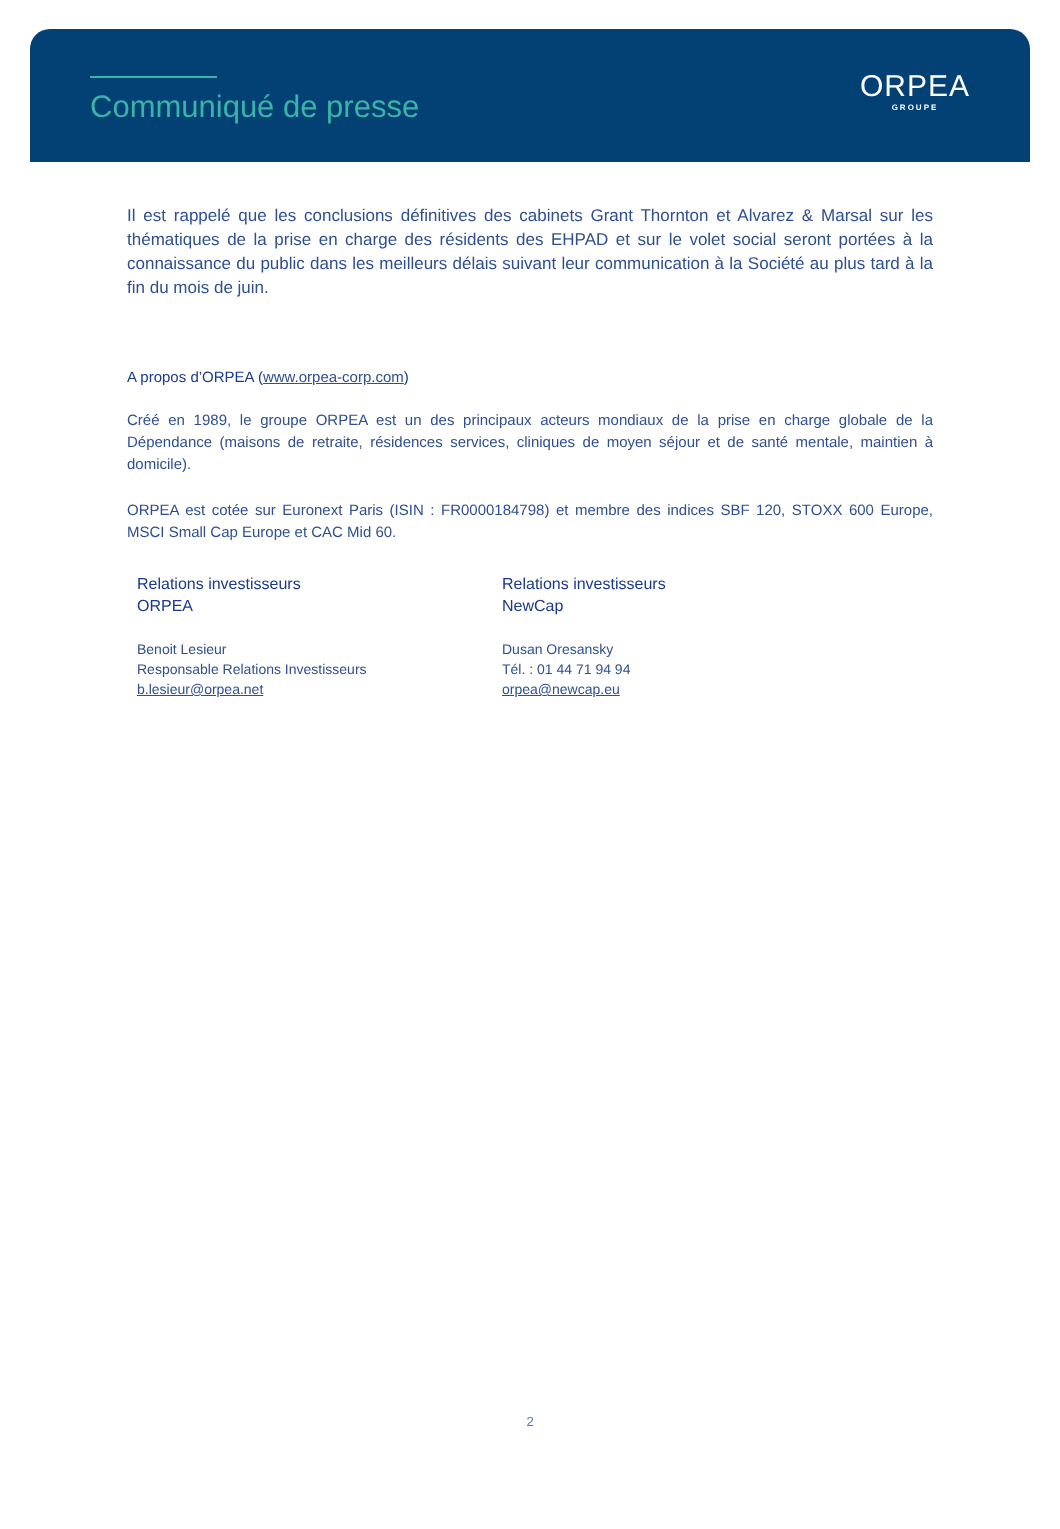Communiqué de presse
ORPEA
GROUPE
Il est rappelé que les conclusions définitives des cabinets Grant Thornton et Alvarez & Marsal sur les thématiques de la prise en charge des résidents des EHPAD et sur le volet social seront portées à la connaissance du public dans les meilleurs délais suivant leur communication à la Société au plus tard à la fin du mois de juin.
A propos d’ORPEA (www.orpea-corp.com)
Créé en 1989, le groupe ORPEA est un des principaux acteurs mondiaux de la prise en charge globale de la Dépendance (maisons de retraite, résidences services, cliniques de moyen séjour et de santé mentale, maintien à domicile).
ORPEA est cotée sur Euronext Paris (ISIN : FR0000184798) et membre des indices SBF 120, STOXX 600 Europe, MSCI Small Cap Europe et CAC Mid 60.
Relations investisseurs
ORPEA
Benoit Lesieur
Responsable Relations Investisseurs
b.lesieur@orpea.net
Relations investisseurs
NewCap
Dusan Oresansky
Tél. : 01 44 71 94 94
orpea@newcap.eu
2